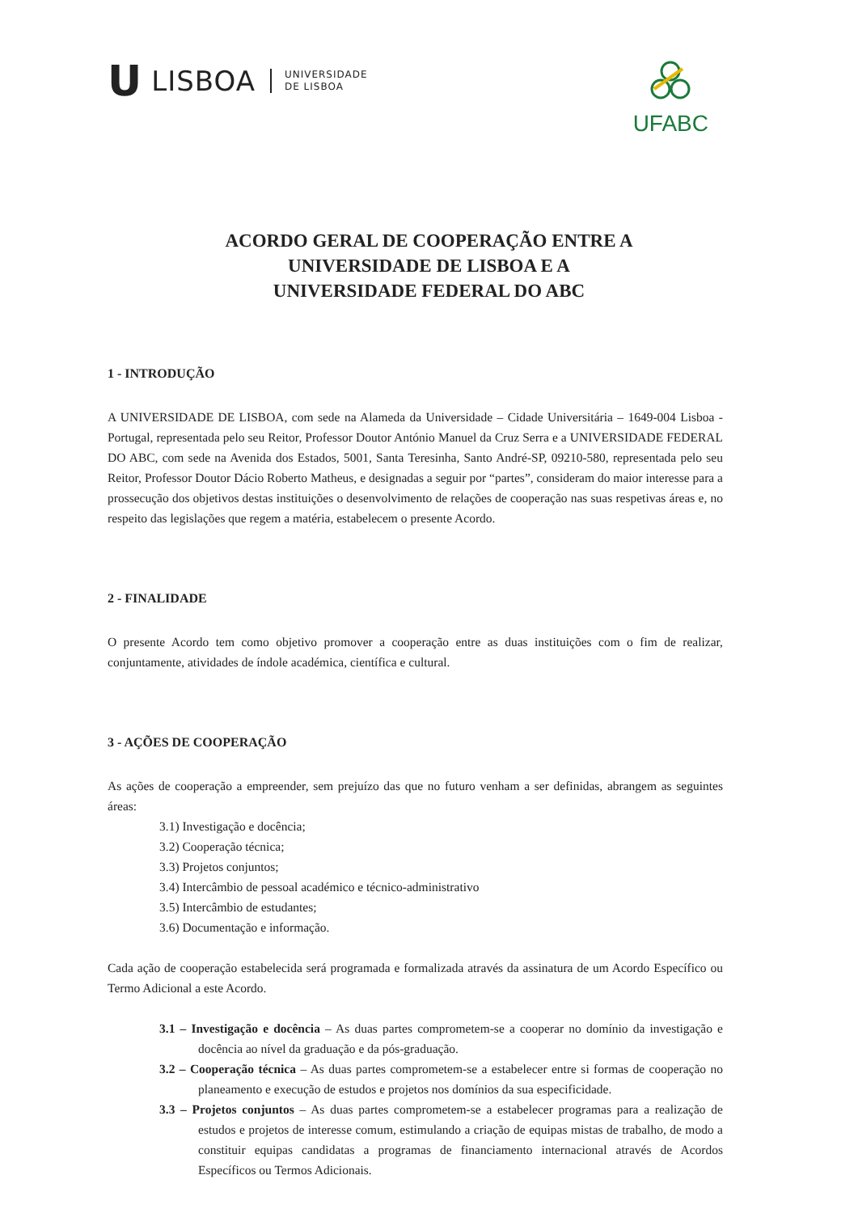U LISBOA UNIVERSIDADE
DE LISBOA
UFABC
ACORDO GERAL DE COOPERAÇÃO ENTRE A
UNIVERSIDADE DE LISBOA E A
UNIVERSIDADE FEDERAL DO ABC
1 - INTRODUÇÃO
A UNIVERSIDADE DE LISBOA, com sede na Alameda da Universidade – Cidade Universitária – 1649-004 Lisboa - Portugal, representada pelo seu Reitor, Professor Doutor António Manuel da Cruz Serra e a UNIVERSIDADE FEDERAL DO ABC, com sede na Avenida dos Estados, 5001, Santa Teresinha, Santo André-SP, 09210-580, representada pelo seu Reitor, Professor Doutor Dácio Roberto Matheus, e designadas a seguir por “partes”, consideram do maior interesse para a prossecução dos objetivos destas instituições o desenvolvimento de relações de cooperação nas suas respetivas áreas e, no respeito das legislações que regem a matéria, estabelecem o presente Acordo.
2 - FINALIDADE
O presente Acordo tem como objetivo promover a cooperação entre as duas instituições com o fim de realizar, conjuntamente, atividades de índole académica, científica e cultural.
3 - AÇÕES DE COOPERAÇÃO
As ações de cooperação a empreender, sem prejuízo das que no futuro venham a ser definidas, abrangem as seguintes áreas:
3.1) Investigação e docência;
3.2) Cooperação técnica;
3.3) Projetos conjuntos;
3.4) Intercâmbio de pessoal académico e técnico-administrativo
3.5) Intercâmbio de estudantes;
3.6) Documentação e informação.
Cada ação de cooperação estabelecida será programada e formalizada através da assinatura de um Acordo Específico ou Termo Adicional a este Acordo.
3.1 – Investigação e docência – As duas partes comprometem-se a cooperar no domínio da investigação e docência ao nível da graduação e da pós-graduação.
3.2 – Cooperação técnica – As duas partes comprometem-se a estabelecer entre si formas de cooperação no planeamento e execução de estudos e projetos nos domínios da sua especificidade.
3.3 – Projetos conjuntos – As duas partes comprometem-se a estabelecer programas para a realização de estudos e projetos de interesse comum, estimulando a criação de equipas mistas de trabalho, de modo a constituir equipas candidatas a programas de financiamento internacional através de Acordos Específicos ou Termos Adicionais.